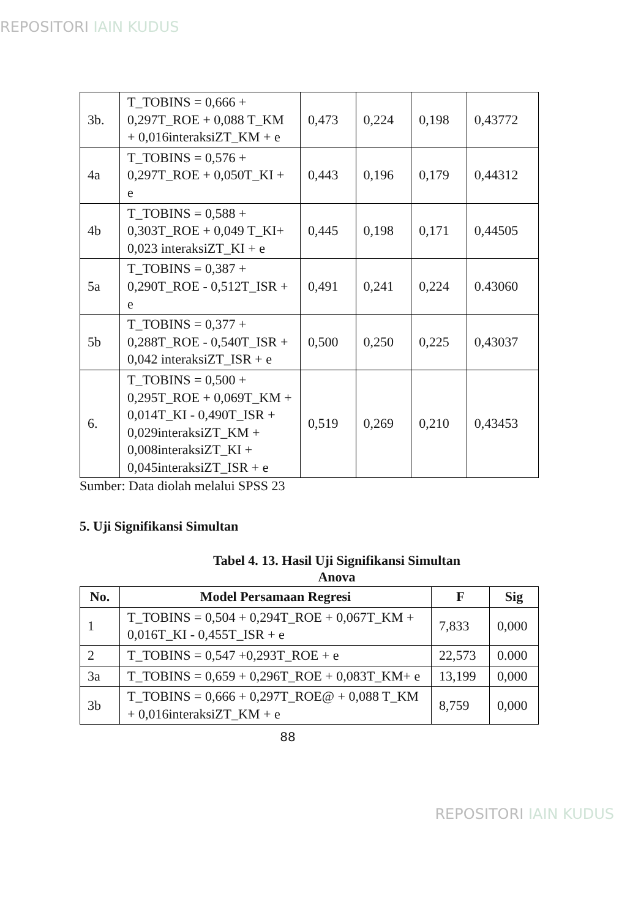REPOSITORI IAIN KUDUS
| 3b. | T_TOBINS = 0,666 + 0,297T_ROE + 0,088 T_KM + 0,016interaksiZT_KM + e | 0,473 | 0,224 | 0,198 | 0,43772 |
| 4a | T_TOBINS = 0,576 + 0,297T_ROE + 0,050T_KI + e | 0,443 | 0,196 | 0,179 | 0,44312 |
| 4b | T_TOBINS = 0,588 + 0,303T_ROE + 0,049 T_KI+ 0,023 interaksiZT_KI + e | 0,445 | 0,198 | 0,171 | 0,44505 |
| 5a | T_TOBINS = 0,387 + 0,290T_ROE - 0,512T_ISR + e | 0,491 | 0,241 | 0,224 | 0.43060 |
| 5b | T_TOBINS = 0,377 + 0,288T_ROE - 0,540T_ISR + 0,042 interaksiZT_ISR + e | 0,500 | 0,250 | 0,225 | 0,43037 |
| 6. | T_TOBINS = 0,500 + 0,295T_ROE + 0,069T_KM + 0,014T_KI - 0,490T_ISR + 0,029interaksiZT_KM + 0,008interaksiZT_KI + 0,045interaksiZT_ISR + e | 0,519 | 0,269 | 0,210 | 0,43453 |
Sumber: Data diolah melalui SPSS 23
5. Uji Signifikansi Simultan
Tabel 4. 13. Hasil Uji Signifikansi Simultan
Anova
| No. | Model Persamaan Regresi | F | Sig |
| --- | --- | --- | --- |
| 1 | T_TOBINS = 0,504 + 0,294T_ROE + 0,067T_KM + 0,016T_KI - 0,455T_ISR + e | 7,833 | 0,000 |
| 2 | T_TOBINS = 0,547 +0,293T_ROE + e | 22,573 | 0.000 |
| 3a | T_TOBINS = 0,659 + 0,296T_ROE + 0,083T_KM+ e | 13,199 | 0,000 |
| 3b | T_TOBINS = 0,666 + 0,297T_ROE@ + 0,088 T_KM + 0,016interaksiZT_KM + e | 8,759 | 0,000 |
88
REPOSITORI IAIN KUDUS